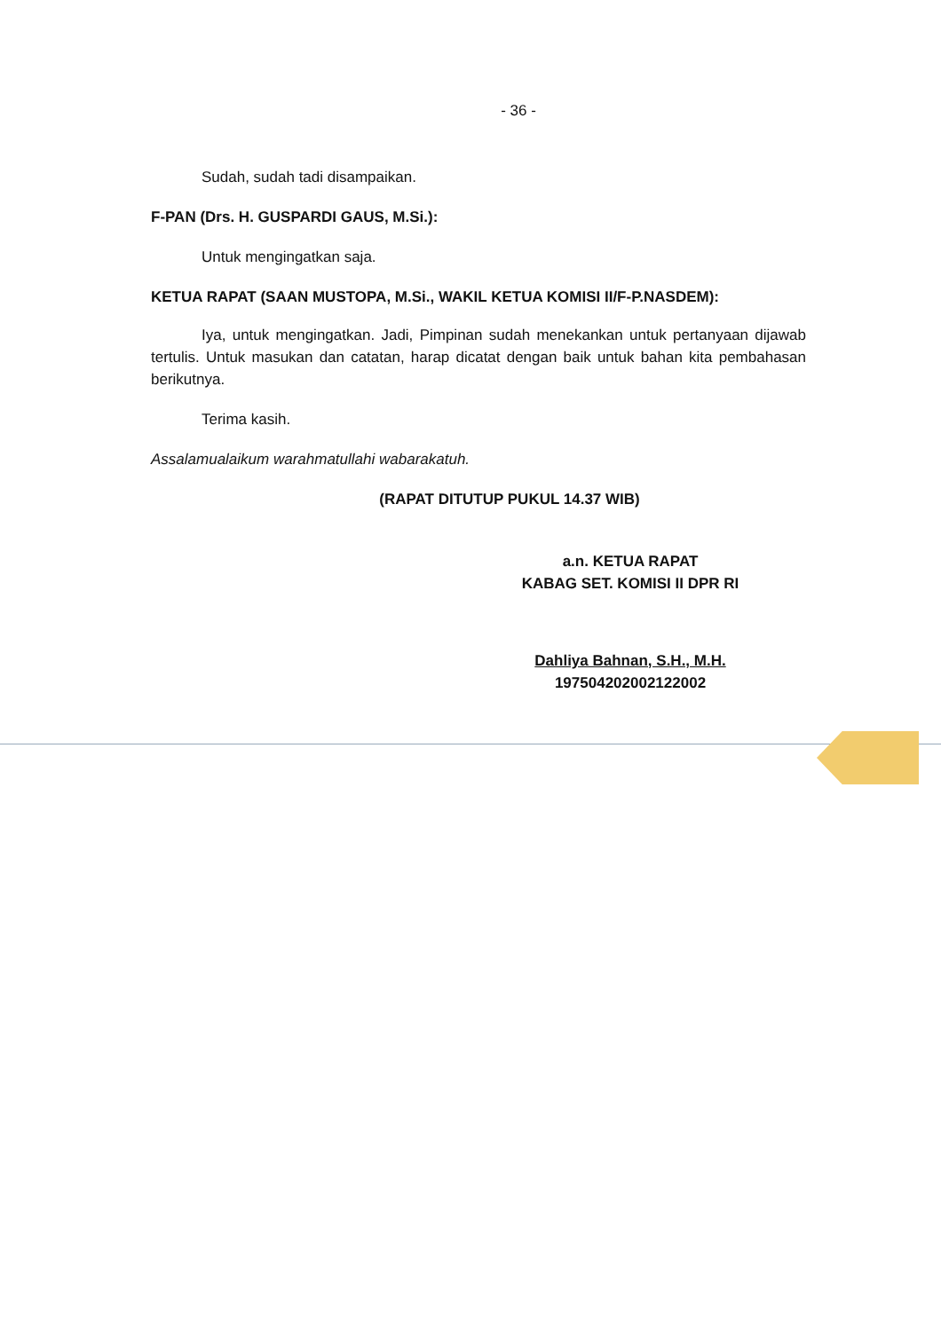- 36 -
Sudah, sudah tadi disampaikan.
F-PAN (Drs. H. GUSPARDI GAUS, M.Si.):
Untuk mengingatkan saja.
KETUA RAPAT (SAAN MUSTOPA, M.Si., WAKIL KETUA KOMISI II/F-P.NASDEM):
Iya, untuk mengingatkan. Jadi, Pimpinan sudah menekankan untuk pertanyaan dijawab tertulis. Untuk masukan dan catatan, harap dicatat dengan baik untuk bahan kita pembahasan berikutnya.
Terima kasih.
Assalamualaikum warahmatullahi wabarakatuh.
(RAPAT DITUTUP PUKUL 14.37 WIB)
a.n. KETUA RAPAT
KABAG SET. KOMISI II DPR RI
Dahliya Bahnan, S.H., M.H.
197504202002122002